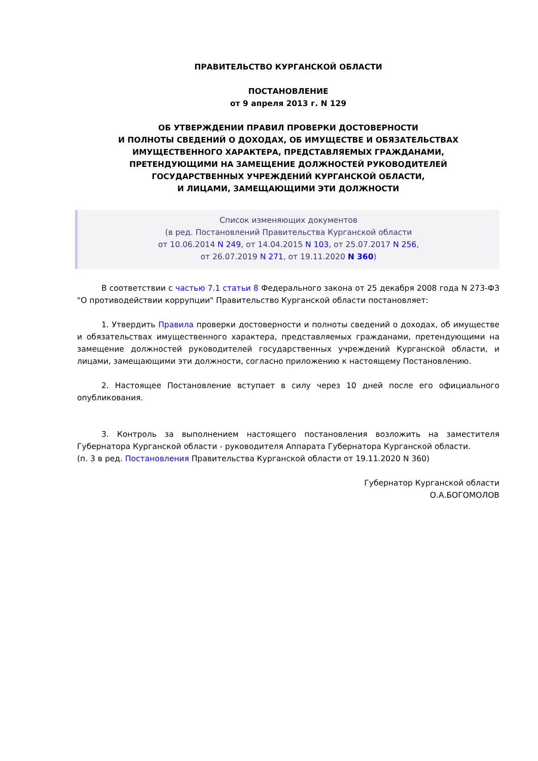ПРАВИТЕЛЬСТВО КУРГАНСКОЙ ОБЛАСТИ
ПОСТАНОВЛЕНИЕ
от 9 апреля 2013 г. N 129
ОБ УТВЕРЖДЕНИИ ПРАВИЛ ПРОВЕРКИ ДОСТОВЕРНОСТИ
И ПОЛНОТЫ СВЕДЕНИЙ О ДОХОДАХ, ОБ ИМУЩЕСТВЕ И ОБЯЗАТЕЛЬСТВАХ
ИМУЩЕСТВЕННОГО ХАРАКТЕРА, ПРЕДСТАВЛЯЕМЫХ ГРАЖДАНАМИ,
ПРЕТЕНДУЮЩИМИ НА ЗАМЕЩЕНИЕ ДОЛЖНОСТЕЙ РУКОВОДИТЕЛЕЙ
ГОСУДАРСТВЕННЫХ УЧРЕЖДЕНИЙ КУРГАНСКОЙ ОБЛАСТИ,
И ЛИЦАМИ, ЗАМЕЩАЮЩИМИ ЭТИ ДОЛЖНОСТИ
Список изменяющих документов
(в ред. Постановлений Правительства Курганской области
от 10.06.2014 N 249, от 14.04.2015 N 103, от 25.07.2017 N 256,
от 26.07.2019 N 271, от 19.11.2020 N 360)
В соответствии с частью 7.1 статьи 8 Федерального закона от 25 декабря 2008 года N 273-ФЗ "О противодействии коррупции" Правительство Курганской области постановляет:
1. Утвердить Правила проверки достоверности и полноты сведений о доходах, об имуществе и обязательствах имущественного характера, представляемых гражданами, претендующими на замещение должностей руководителей государственных учреждений Курганской области, и лицами, замещающими эти должности, согласно приложению к настоящему Постановлению.
2. Настоящее Постановление вступает в силу через 10 дней после его официального опубликования.
3. Контроль за выполнением настоящего постановления возложить на заместителя Губернатора Курганской области - руководителя Аппарата Губернатора Курганской области.
(п. 3 в ред. Постановления Правительства Курганской области от 19.11.2020 N 360)
Губернатор Курганской области
О.А.БОГОМОЛОВ